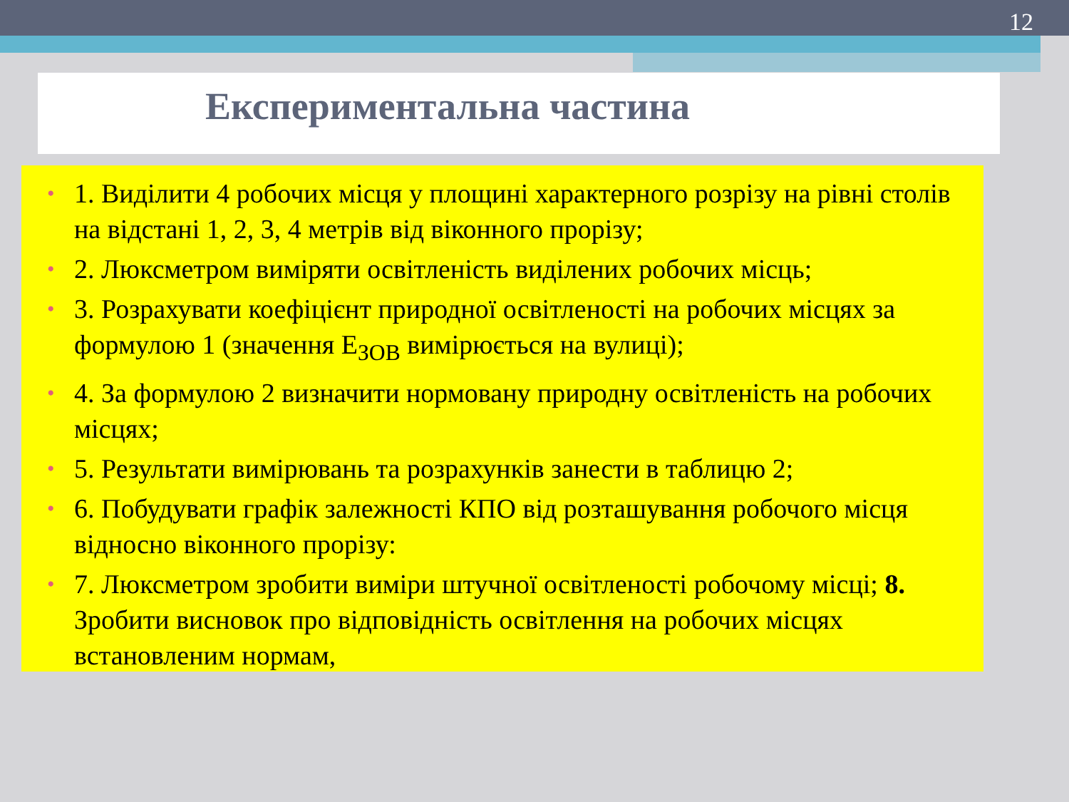12
Експериментальна частина
• 1. Виділити 4 робочих місця у площині характерного розрізу на рівні столів на відстані 1, 2, 3, 4 метрів від віконного прорізу;
• 2. Люксметром виміряти освітленість виділених робочих місць;
• 3. Розрахувати коефіцієнт природної освітленості на робочих місцях за формулою 1 (значення Е<sub>ЗОВ</sub> вимірюється на вулиці);
• 4. За формулою 2 визначити нормовану природну освітленість на робочих місцях;
• 5. Результати вимірювань та розрахунків занести в таблицю 2;
• 6. Побудувати графік залежності КПО від розташування робочого місця відносно віконного прорізу:
• 7. Люксметром зробити виміри штучної освітленості робочому місці; 8. Зробити висновок про відповідність освітлення на робочих місцях встановленим нормам,